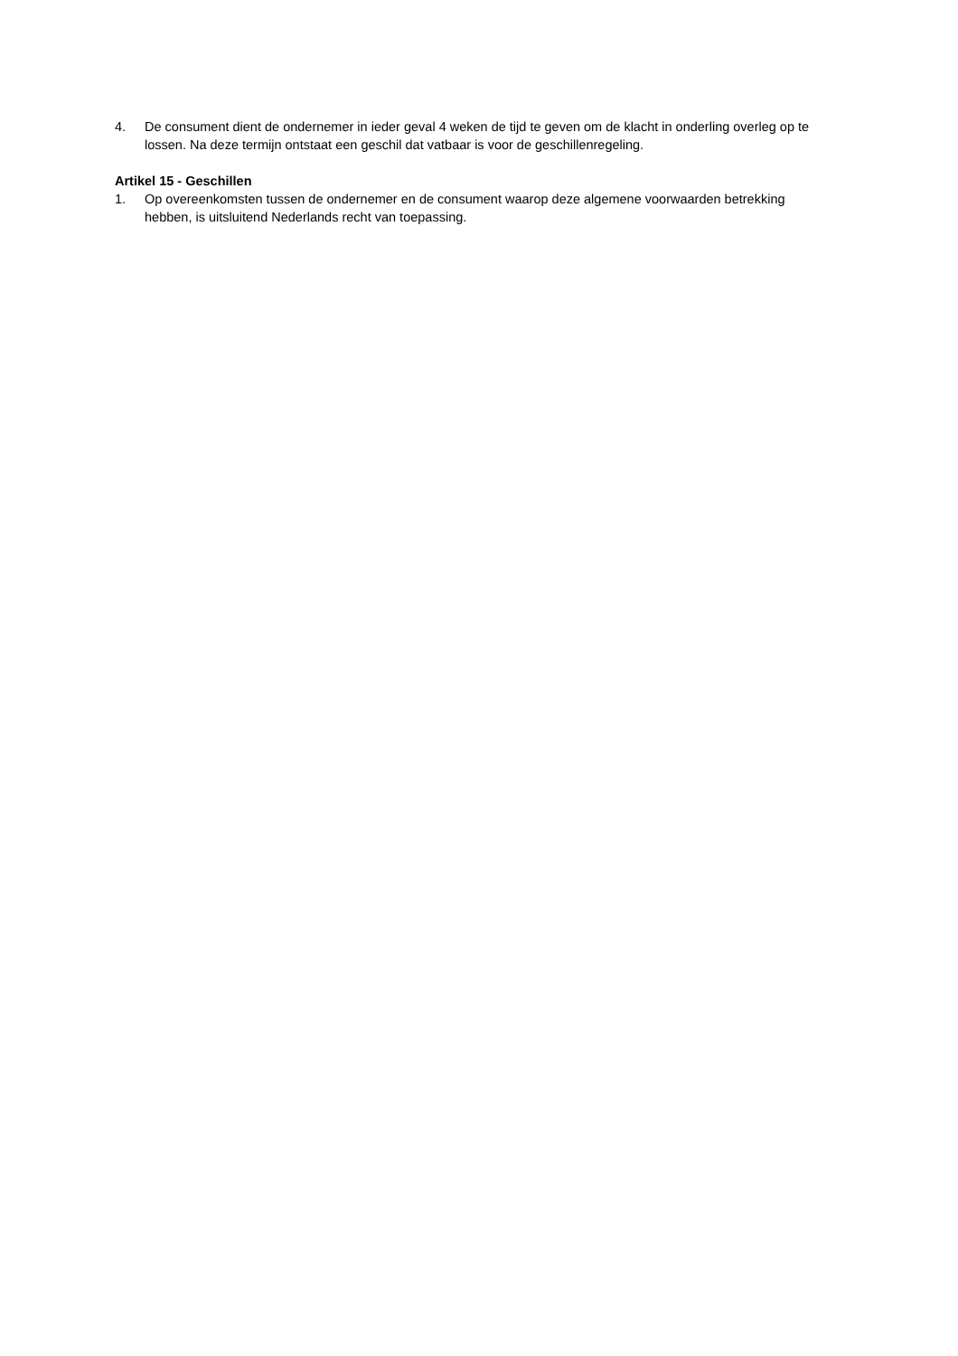4. De consument dient de ondernemer in ieder geval 4 weken de tijd te geven om de klacht in onderling overleg op te lossen. Na deze termijn ontstaat een geschil dat vatbaar is voor de geschillenregeling.
Artikel 15 - Geschillen
1. Op overeenkomsten tussen de ondernemer en de consument waarop deze algemene voorwaarden betrekking hebben, is uitsluitend Nederlands recht van toepassing.